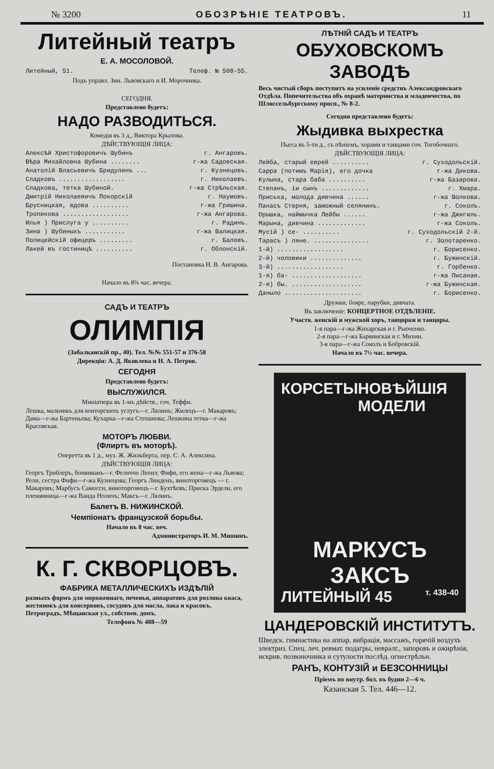№ 3200 ОБОЗРѢНІЕ ТЕАТРОВЪ. 11
Литейный театръ
Е. А. МОСОЛОВОЙ.
Литейный, 51. Телеф. № 508-55.
Подъ управл. Зин. Львовскаго и И. Морочника.
СЕГОДНЯ.
Представлено будетъ:
НАДО РАЗВОДИТЬСЯ.
Комедія въ 3 д., Виктора Крылова.
ДѢЙСТВУЮЩІЯ ЛИЦА:
Алексѣй Христофоровичъ Шубинъ г. Ангаровъ.
Вѣра Михайловна Шубина ........ г-жа Садовская.
Анатолій Власьевичъ Бридулинъ ... г. Кузнецовъ.
Сладковъ .................. г. Николаевъ.
Сладкова, тетка Шубиной. г-жа Стрѣльская.
Дмитрій Николаевичъ Покорскій г. Наумовъ.
Брусницкая, вдова .......... г-жа Гришина.
Тропикова .................. г-жа Ангарова.
Илья ) Прислуга у .......... г. Радинъ.
Зина ) Шубиныхъ ........... г-жа Валицкая.
Полицейскій офицеръ ......... г. Баловъ.
Лакей въ гостиницѣ .......... г. Облонскій.
Постановка Н. В. Ангарова.
Начало въ 8¾ час. вечера.
САДЪ И ТЕАТРЪ
ОЛИМПІЯ
(Забалканскій пр., 40). Тел. №№ 551-57 и 376-58
Дирекція: А. Д. Яковлева и Н. А. Петров.
СЕГОДНЯ
Представлено будетъ:
ВЫСЛУЖИЛСЯ.
Миніатюра въ 1-мъ дѣйств., соч. Теффи.
Лешка, мальчикъ для конторскихъ услугъ—г. Лялинъ; Жилецъ—г. Макаровъ; Дама—г-жа Бартеньева; Кухарка—г-жа Степанова; Лешкина тетка—г-жа Красовская.
МОТОРЪ ЛЮБВИ.
(Флиртъ въ моторѣ).
Оперетта въ 1 д., муз. Ж. Жильберта, пер. С. А. Алексина.
ДѢЙСТВУЮЩІЯ ЛИЦА:
Георгъ Триблеръ, бонвиванъ—г. Феличче Леонэ; Фифи, его жена—г-жа Львова; Рели, сестра Фифи—г-жа Кузнецова; Георгъ Линденъ, виноторговецъ — г. Макаровъ; Марбусъ Самосси, виноторговецъ—г. Бухтѣевъ; Приска Эрдели, его племянница—г-жа Ванда Ноличъ; Максъ—г. Лялинъ.
Балетъ В. НИЖИНСКОЙ.
Чемпіонатъ французской борьбы.
Начало въ 8 час. веч.
Администраторъ И. М. Мишинъ.
К. Г. СКВОРЦОВЪ.
ФАБРИКА МЕТАЛЛИЧЕСКИХЪ ИЗДѢЛІЙ
разныхъ формъ для мороженнаго, печенья, аппаратовъ для розлива кваса, жестянокъ для консервовъ, сосудовъ для масла, лака и красокъ, Петроградъ, Мѣщанская ул., собствен. домъ.
Телефонъ № 488—59
ЛѢТНІЙ САДЪ И ТЕАТРЪ
ОБУХОВСКОМЪ ЗАВОДѢ
Весь чистый сборъ поступитъ на усиленіе средствъ Александровскаго Отдѣла. Попечительства объ охранѣ материнства и младенчества, по Шлиссельбургскому просп., № 8-2.
Сегодня представлено будетъ:
Жыдивка выхрестка
Пьеса въ 5-ти д., съ пѣніемъ, хорами и танцами соч. Тогобочнаго.
ДѢЙСТВУЮЩІЯ ЛИЦА:
Лейба, старый еврей .......... г. Суходольскій.
Сарра (потимъ Марія), его дочка г-жа Дикова.
Кулына, стара баба .......... г-жа Базарова.
Степанъ, іи сынъ ............. г. Хмара.
Приська, молода дивчина ...... г-жа Волкова.
Панасъ Стерня, заможный селянинъ. г. Соколъ.
Орышка, наймычка Лейбы ...... г-жа Джигиль.
Марына, дивчина ............. г-жа Соколъ.
Мусій ) се- .......... г. Суходольскій 2-й.
Тарасъ ) ляне. ............... г. Золотаренко.
1-й) .................. г. Борисенко.
2-й) чоловики .............. г. Бужинскій.
3-й) .................. г. Горбенко.
1-я) ба- ................... г-жа Писаная.
2-я) бы. ................... г-жа Бужинская.
Даныло ..................... г. Борисенко.
Дружки, бояре, парубки, дивчата.
Въ заключеніе: КОНЦЕРТНОЕ ОТДѢЛЕНІЕ.
Участв. женскій и мужской хоръ, танцорки и танцоры.
1-я пара—г-жа Жихарская и г. Рыоченко.
2-я пара—г-жа Барвинская и г. Михни.
3-я пара—г-жа Соколъ и Бобровскій.
Начало въ 7½ час. вечера.
КОРСЕТЫ НОВѢЙШІЯ МОДЕЛИ
МАРКУСЪ
ЗАКСЪ
ЛИТЕЙНЫЙ 45 т. 438-40
ЦАНДЕРОВСКІЙ ИНСТИТУТЪ.
Шведск. гимнастика на аппар. вибрація, массажъ, горячій воздухъ электриз. Спец. леч. ревмат. подагры, невралг., запоровъ и ожирѣнія, искрив. позвоночника и сутулости послѣд. огнестрѣльн.
РАНЪ, КОНТУЗІЙ и БЕЗСОННИЦЫ
Пріемъ по внутр. бол. въ будни 2—6 ч.
Казанская 5. Тел. 446—12.